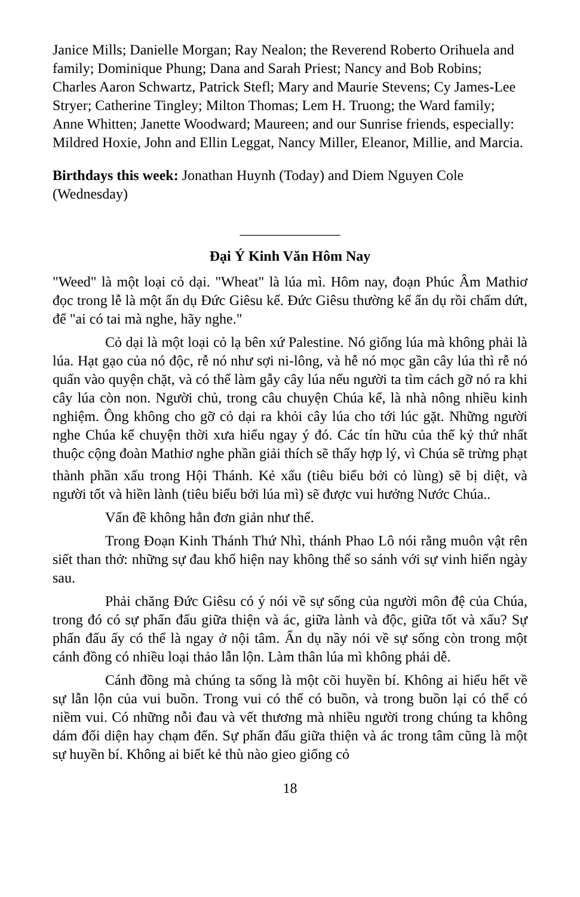Janice Mills; Danielle Morgan; Ray Nealon; the Reverend Roberto Orihuela and family; Dominique Phung; Dana and Sarah Priest; Nancy and Bob Robins; Charles Aaron Schwartz, Patrick Stefl; Mary and Maurie Stevens; Cy James-Lee Stryer; Catherine Tingley; Milton Thomas; Lem H. Truong; the Ward family; Anne Whitten; Janette Woodward; Maureen; and our Sunrise friends, especially: Mildred Hoxie, John and Ellin Leggat, Nancy Miller, Eleanor, Millie, and Marcia.
Birthdays this week: Jonathan Huynh (Today) and Diem Nguyen Cole (Wednesday)
______________
Đại Ý Kinh Văn Hôm Nay
"Weed" là một loại cỏ dại. "Wheat" là lúa mì. Hôm nay, đoạn Phúc Âm Mathiơ đọc trong lễ là một ẩn dụ Đức Giêsu kể. Đức Giêsu thường kể ẩn dụ rồi chấm dứt, để "ai có tai mà nghe, hãy nghe."
Cỏ dại là một loại cỏ lạ bên xứ Palestine. Nó giống lúa mà không phải là lúa. Hạt gạo của nó độc, rễ nó như sợi ni-lông, và hễ nó mọc gần cây lúa thì rễ nó quấn vào quyện chặt, và có thể làm gẫy cây lúa nếu người ta tìm cách gỡ nó ra khi cây lúa còn non. Người chủ, trong câu chuyện Chúa kể, là nhà nông nhiều kinh nghiệm. Ông không cho gỡ cỏ dại ra khỏi cây lúa cho tới lúc gặt. Những người nghe Chúa kể chuyện thời xưa hiểu ngay ý đó. Các tín hữu của thế kỷ thứ nhất thuộc cộng đoàn Mathiơ nghe phần giải thích sẽ thấy hợp lý, vì Chúa sẽ trừng phạt
thành phần xấu trong Hội Thánh. Kẻ xấu (tiêu biểu bởi cỏ lùng) sẽ bị diệt, và người tốt và hiền lành (tiêu biểu bởi lúa mì) sẽ được vui hưởng Nước Chúa..
Vấn đề không hẳn đơn giản như thế.
Trong Đoạn Kinh Thánh Thứ Nhì, thánh Phao Lô nói rằng muôn vật rên siết than thở: những sự đau khổ hiện nay không thể so sánh với sự vinh hiển ngày sau.
Phải chăng Đức Giêsu có ý nói về sự sống của người môn đệ của Chúa, trong đó có sự phấn đấu giữa thiện và ác, giữa lành và độc, giữa tốt và xấu? Sự phấn đấu ấy có thể là ngay ở nội tâm. Ẩn dụ nầy nói về sự sống còn trong một cánh đồng có nhiều loại thảo lẫn lộn. Làm thân lúa mì không phải dễ.
Cánh đồng mà chúng ta sống là một cõi huyền bí. Không ai hiểu hết về sự lẫn lộn của vui buồn. Trong vui có thể có buồn, và trong buồn lại có thể có niềm vui. Có những nỗi đau và vết thương mà nhiều người trong chúng ta không dám đối diện hay chạm đến. Sự phấn đấu giữa thiện và ác trong tâm cũng là một sự huyền bí. Không ai biết kẻ thù nào gieo giống cỏ
18